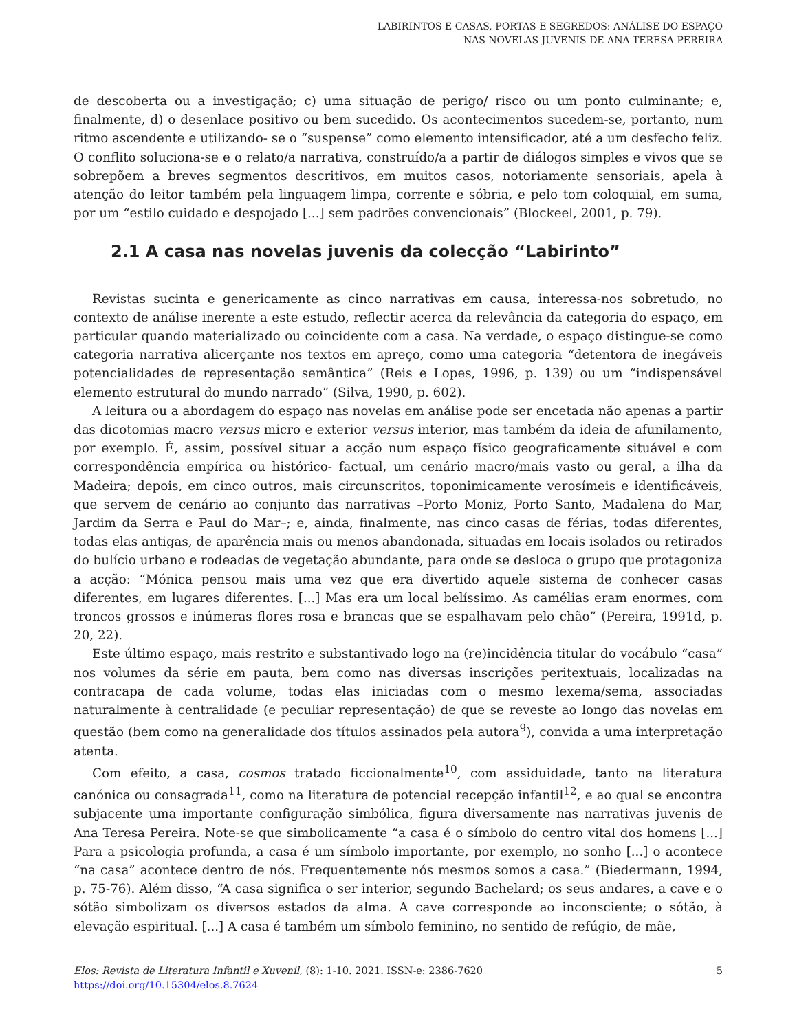LABIRINTOS E CASAS, PORTAS E SEGREDOS: ANÁLISE DO ESPAÇO
NAS NOVELAS JUVENIS DE ANA TERESA PEREIRA
de descoberta ou a investigação; c) uma situação de perigo/ risco ou um ponto culminante; e, finalmente, d) o desenlace positivo ou bem sucedido. Os acontecimentos sucedem-se, portanto, num ritmo ascendente e utilizando- se o “suspense” como elemento intensificador, até a um desfecho feliz. O conflito soluciona-se e o relato/a narrativa, construído/a a partir de diálogos simples e vivos que se sobrepõem a breves segmentos descritivos, em muitos casos, notoriamente sensoriais, apela à atenção do leitor também pela linguagem limpa, corrente e sóbria, e pelo tom coloquial, em suma, por um “estilo cuidado e despojado [...] sem padrões convencionais” (Blockeel, 2001, p. 79).
2.1 A casa nas novelas juvenis da colecção “Labirinto”
Revistas sucinta e genericamente as cinco narrativas em causa, interessa-nos sobretudo, no contexto de análise inerente a este estudo, reflectir acerca da relevância da categoria do espaço, em particular quando materializado ou coincidente com a casa. Na verdade, o espaço distingue-se como categoria narrativa alicerçante nos textos em apreço, como uma categoria “detentora de inegáveis potencialidades de representação semântica” (Reis e Lopes, 1996, p. 139) ou um “indispensável elemento estrutural do mundo narrado” (Silva, 1990, p. 602).
A leitura ou a abordagem do espaço nas novelas em análise pode ser encetada não apenas a partir das dicotomias macro versus micro e exterior versus interior, mas também da ideia de afunilamento, por exemplo. É, assim, possível situar a acção num espaço físico geograficamente situável e com correspondência empírica ou histórico- factual, um cenário macro/mais vasto ou geral, a ilha da Madeira; depois, em cinco outros, mais circunscritos, toponimicamente verosímeis e identificáveis, que servem de cenário ao conjunto das narrativas –Porto Moniz, Porto Santo, Madalena do Mar, Jardim da Serra e Paul do Mar–; e, ainda, finalmente, nas cinco casas de férias, todas diferentes, todas elas antigas, de aparência mais ou menos abandonada, situadas em locais isolados ou retirados do bulício urbano e rodeadas de vegetação abundante, para onde se desloca o grupo que protagoniza a acção: “Mónica pensou mais uma vez que era divertido aquele sistema de conhecer casas diferentes, em lugares diferentes. [...] Mas era um local belíssimo. As camélias eram enormes, com troncos grossos e inúmeras flores rosa e brancas que se espalhavam pelo chão” (Pereira, 1991d, p. 20, 22).
Este último espaço, mais restrito e substantivado logo na (re)incidência titular do vocábulo “casa” nos volumes da série em pauta, bem como nas diversas inscrições peritextuais, localizadas na contracapa de cada volume, todas elas iniciadas com o mesmo lexema/sema, associadas naturalmente à centralidade (e peculiar representação) de que se reveste ao longo das novelas em questão (bem como na generalidade dos títulos assinados pela autora<sup>9</sup>), convida a uma interpretação atenta.
Com efeito, a casa, cosmos tratado ficcionalmente<sup>10</sup>, com assiduidade, tanto na literatura canónica ou consagrada<sup>11</sup>, como na literatura de potencial recepção infantil<sup>12</sup>, e ao qual se encontra subjacente uma importante configuração simbólica, figura diversamente nas narrativas juvenis de Ana Teresa Pereira. Note-se que simbolicamente “a casa é o símbolo do centro vital dos homens [...] Para a psicologia profunda, a casa é um símbolo importante, por exemplo, no sonho [...] o acontece “na casa” acontece dentro de nós. Frequentemente nós mesmos somos a casa.” (Biedermann, 1994, p. 75-76). Além disso, “A casa significa o ser interior, segundo Bachelard; os seus andares, a cave e o sótão simbolizam os diversos estados da alma. A cave corresponde ao inconsciente; o sótão, à elevação espiritual. [...] A casa é também um símbolo feminino, no sentido de refúgio, de mãe,
Elos: Revista de Literatura Infantil e Xuvenil, (8): 1-10. 2021. ISSN-e: 2386-7620
https://doi.org/10.15304/elos.8.7624
5